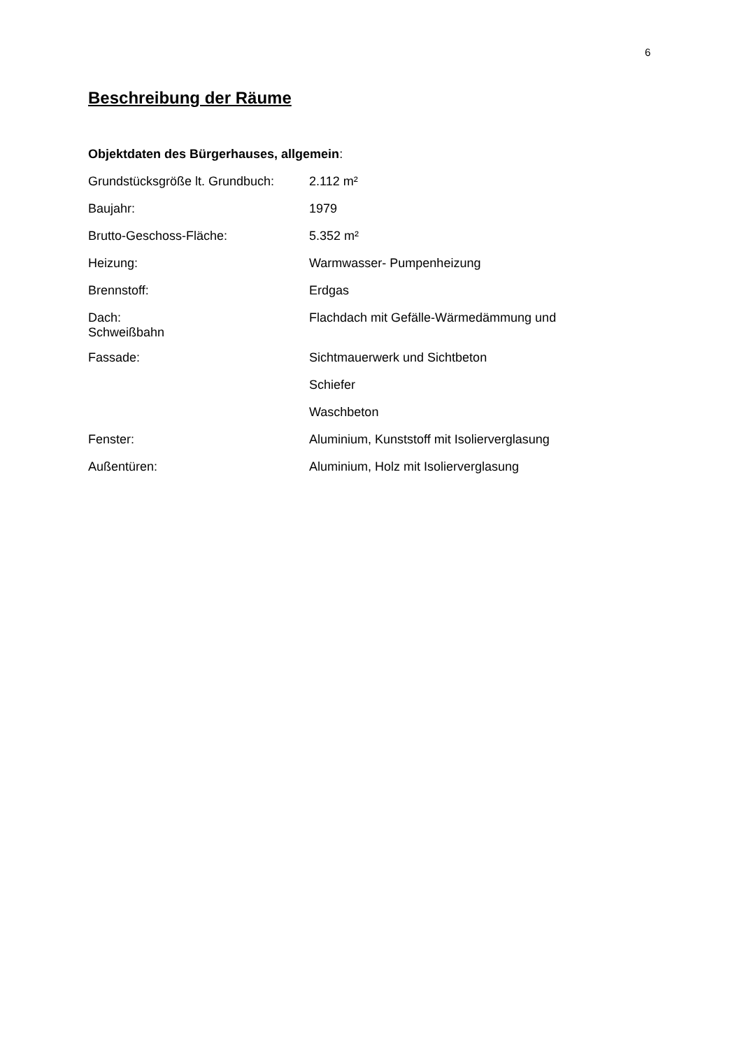6
Beschreibung der Räume
Objektdaten des Bürgerhauses, allgemein:
Grundstücksgröße lt. Grundbuch:
2.112 m²
Baujahr: 1979
Brutto-Geschoss-Fläche: 5.352 m²
Heizung: Warmwasser- Pumpenheizung
Brennstoff: Erdgas
Dach: Flachdach mit Gefälle-Wärmedämmung und
Schweißbahn
Fassade: Sichtmauerwerk und Sichtbeton
Schiefer
Waschbeton
Fenster: Aluminium, Kunststoff mit Isolierverglasung
Außentüren: Aluminium, Holz mit Isolierverglasung